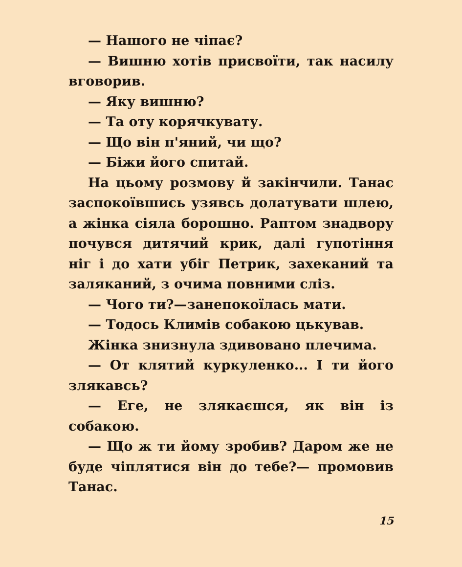— Нашого не чіпає?
— Вишню хотів присвоїти, так насилу вговорив.
— Яку вишню?
— Та оту корячкувату.
— Що він п'яний, чи що?
— Біжи його спитай.
На цьому розмову й закінчили. Танас заспокоївшись узявсь долатувати шлею, а жінка сіяла борошно. Раптом знадвору почувся дитячий крик, далі гупотіння ніг і до хати убіг Петрик, захеканий та заляканий, з очима повними сліз.
— Чого ти?—занепокоїлась мати.
— Тодось Климів собакою цькував.
Жінка знизнула здивовано плечима.
— От клятий куркуленко... І ти його злякавсь?
— Еге, не злякаєшся, як він із собакою.
— Що ж ти йому зробив? Даром же не буде чіплятися він до тебе?— промовив Танас.
15